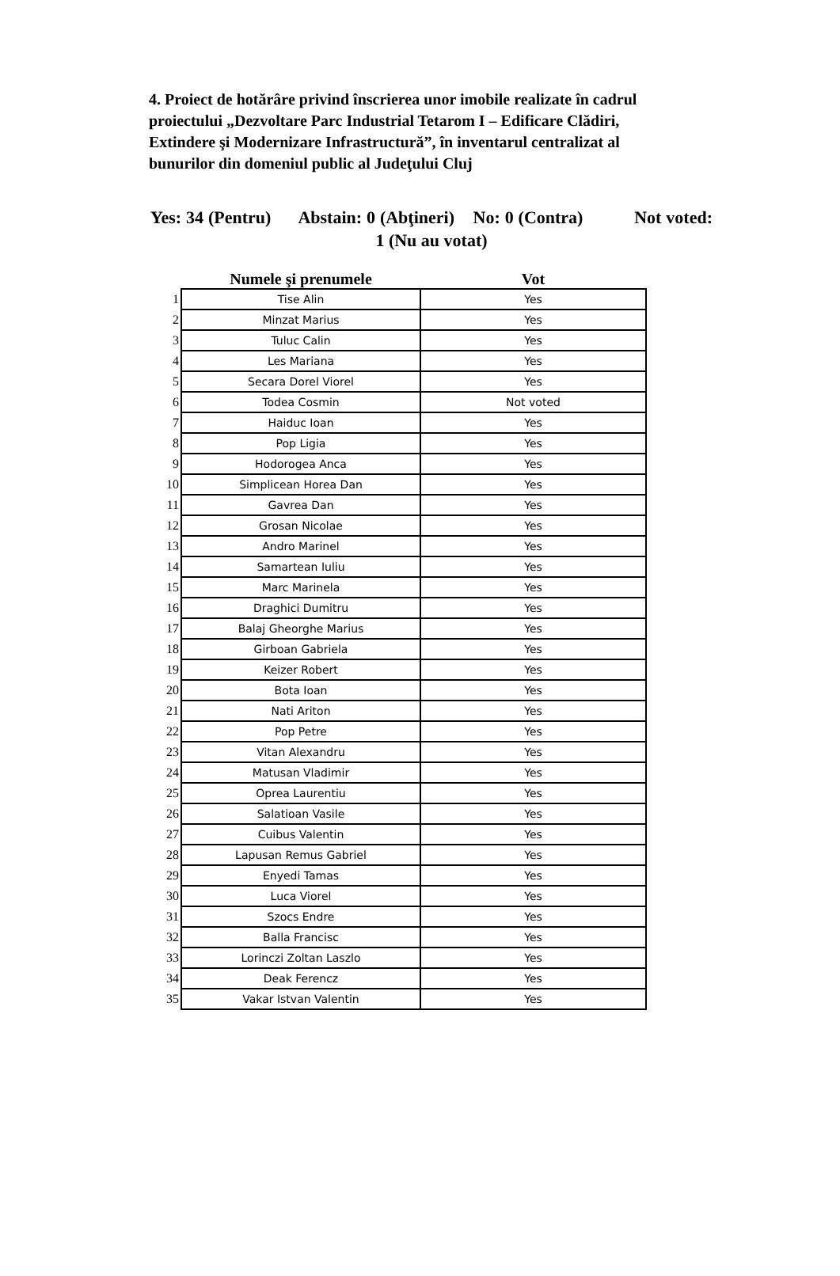4. Proiect de hotărâre privind înscrierea unor imobile realizate în cadrul proiectului „Dezvoltare Parc Industrial Tetarom I – Edificare Clădiri, Extindere şi Modernizare Infrastructură”, în inventarul centralizat al bunurilor din domeniul public al Judeţului Cluj
Yes: 34 (Pentru) Abstain: 0 (Abţineri) No: 0 (Contra) Not voted: 1 (Nu au votat)
| | Numele şi prenumele | Vot |
| --- | --- | --- |
| 1 | Tise Alin | Yes |
| 2 | Minzat Marius | Yes |
| 3 | Tuluc Calin | Yes |
| 4 | Les Mariana | Yes |
| 5 | Secara Dorel Viorel | Yes |
| 6 | Todea Cosmin | Not voted |
| 7 | Haiduc Ioan | Yes |
| 8 | Pop Ligia | Yes |
| 9 | Hodorogea Anca | Yes |
| 10 | Simplicean Horea Dan | Yes |
| 11 | Gavrea Dan | Yes |
| 12 | Grosan Nicolae | Yes |
| 13 | Andro Marinel | Yes |
| 14 | Samartean Iuliu | Yes |
| 15 | Marc Marinela | Yes |
| 16 | Draghici Dumitru | Yes |
| 17 | Balaj Gheorghe Marius | Yes |
| 18 | Girboan Gabriela | Yes |
| 19 | Keizer Robert | Yes |
| 20 | Bota Ioan | Yes |
| 21 | Nati Ariton | Yes |
| 22 | Pop Petre | Yes |
| 23 | Vitan Alexandru | Yes |
| 24 | Matusan Vladimir | Yes |
| 25 | Oprea Laurentiu | Yes |
| 26 | Salatioan Vasile | Yes |
| 27 | Cuibus Valentin | Yes |
| 28 | Lapusan Remus Gabriel | Yes |
| 29 | Enyedi Tamas | Yes |
| 30 | Luca Viorel | Yes |
| 31 | Szocs Endre | Yes |
| 32 | Balla Francisc | Yes |
| 33 | Lorinczi Zoltan Laszlo | Yes |
| 34 | Deak Ferencz | Yes |
| 35 | Vakar Istvan Valentin | Yes |